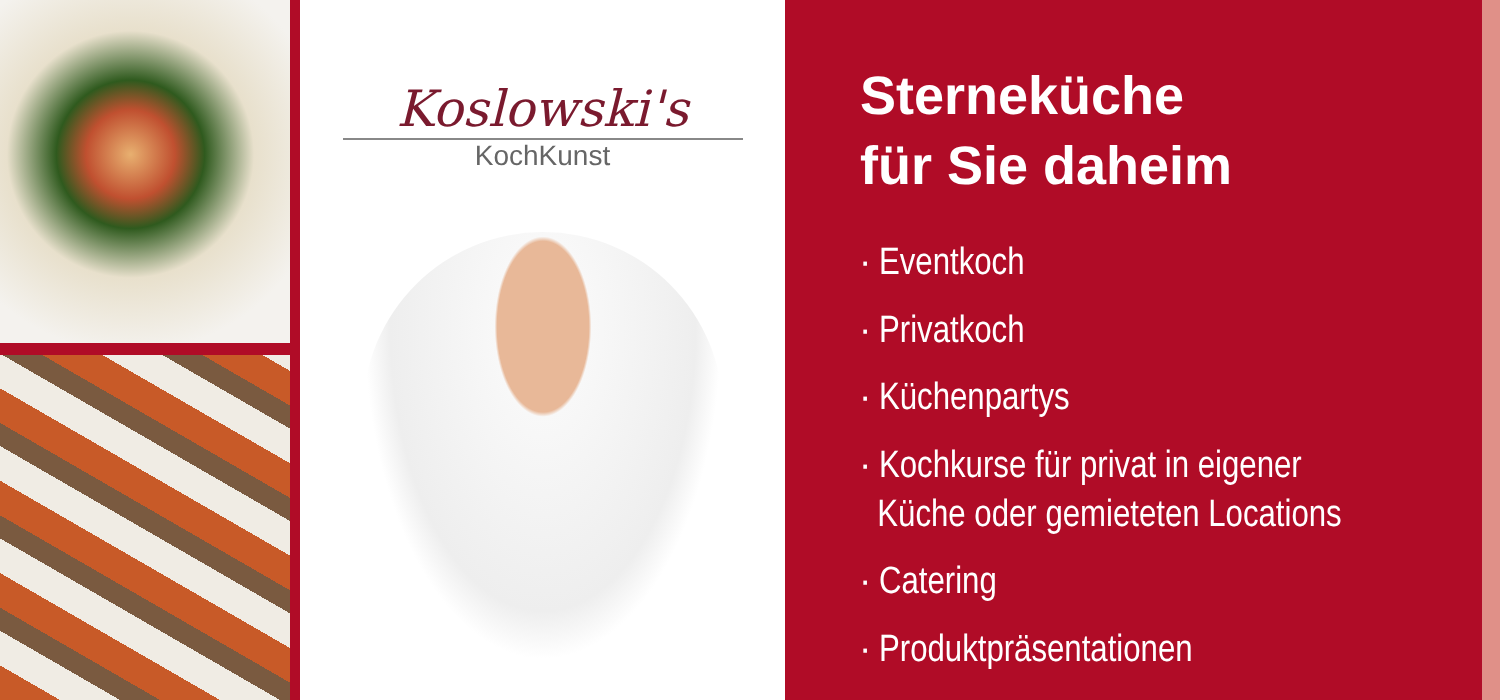Koslowski's
KochKunst
Sterneküche
für Sie daheim
· Eventkoch
· Privatkoch
· Küchenpartys
· Kochkurse für privat in eigener
Küche oder gemieteten Locations
· Catering
· Produktpräsentationen